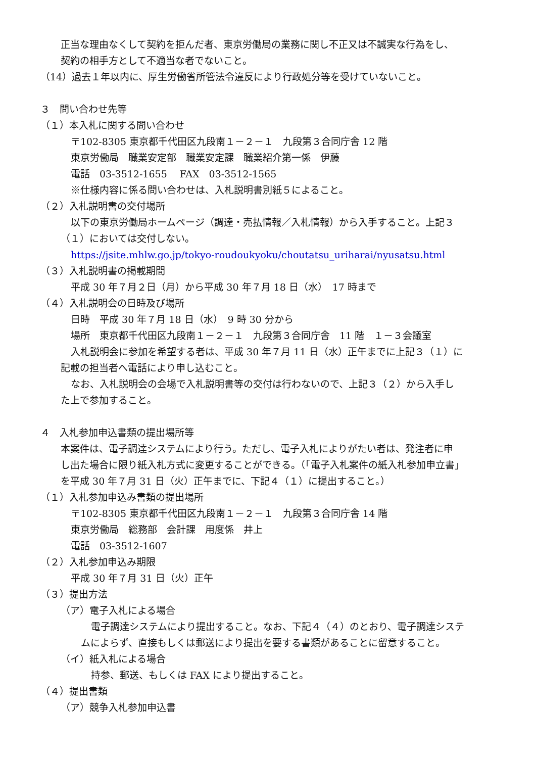正当な理由なくして契約を拒んだ者、東京労働局の業務に関し不正又は不誠実な行為をし、
契約の相手方として不適当な者でないこと。
（14）過去１年以内に、厚生労働省所管法令違反により行政処分等を受けていないこと。
３　問い合わせ先等
（１）本入札に関する問い合わせ
〒102-8305 東京都千代田区九段南１－２－１　九段第３合同庁舎 12 階
東京労働局　職業安定部　職業安定課　職業紹介第一係　伊藤
電話　03-3512-1655　 FAX　03-3512-1565
※仕様内容に係る問い合わせは、入札説明書別紙５によること。
（２）入札説明書の交付場所
以下の東京労働局ホームページ（調達・売払情報／入札情報）から入手すること。上記３
（１）においては交付しない。
https://jsite.mhlw.go.jp/tokyo-roudoukyoku/choutatsu_uriharai/nyusatsu.html
（３）入札説明書の掲載期間
平成 30 年７月２日（月）から平成 30 年７月 18 日（水）　17 時まで
（４）入札説明会の日時及び場所
日時　平成 30 年７月 18 日（水）　9 時 30 分から
場所　東京都千代田区九段南１－２－１　九段第３合同庁舎　11 階　１－３会議室
入札説明会に参加を希望する者は、平成 30 年７月 11 日（水）正午までに上記３（１）に
記載の担当者へ電話により申し込むこと。
なお、入札説明会の会場で入札説明書等の交付は行わないので、上記３（２）から入手し
た上で参加すること。
４　入札参加申込書類の提出場所等
本案件は、電子調達システムにより行う。ただし、電子入札によりがたい者は、発注者に申
し出た場合に限り紙入札方式に変更することができる。（「電子入札案件の紙入札参加申立書」
を平成 30 年７月 31 日（火）正午までに、下記４（１）に提出すること。）
（１）入札参加申込み書類の提出場所
〒102-8305 東京都千代田区九段南１－２－１　九段第３合同庁舎 14 階
東京労働局　総務部　会計課　用度係　井上
電話　03-3512-1607
（２）入札参加申込み期限
平成 30 年７月 31 日（火）正午
（３）提出方法
（ア）電子入札による場合
電子調達システムにより提出すること。なお、下記４（４）のとおり、電子調達システ
ムによらず、直接もしくは郵送により提出を要する書類があることに留意すること。
（イ）紙入札による場合
持参、郵送、もしくは FAX により提出すること。
（４）提出書類
（ア）競争入札参加申込書